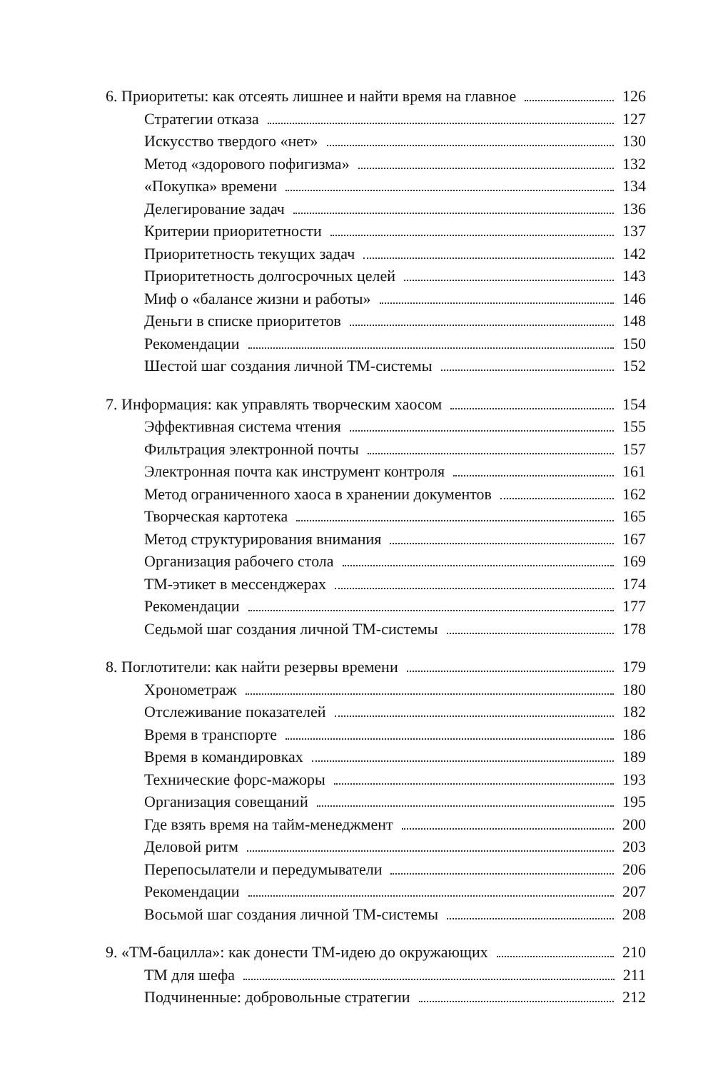6. Приоритеты: как отсеять лишнее и найти время на главное 126
Стратегии отказа 127
Искусство твердого «нет» 130
Метод «здорового пофигизма» 132
«Покупка» времени 134
Делегирование задач 136
Критерии приоритетности 137
Приоритетность текущих задач 142
Приоритетность долгосрочных целей 143
Миф о «балансе жизни и работы» 146
Деньги в списке приоритетов 148
Рекомендации 150
Шестой шаг создания личной ТМ-системы 152
7. Информация: как управлять творческим хаосом 154
Эффективная система чтения 155
Фильтрация электронной почты 157
Электронная почта как инструмент контроля 161
Метод ограниченного хаоса в хранении документов 162
Творческая картотека 165
Метод структурирования внимания 167
Организация рабочего стола 169
ТМ-этикет в мессенджерах 174
Рекомендации 177
Седьмой шаг создания личной ТМ-системы 178
8. Поглотители: как найти резервы времени 179
Хронометраж 180
Отслеживание показателей 182
Время в транспорте 186
Время в командировках 189
Технические форс-мажоры 193
Организация совещаний 195
Где взять время на тайм-менеджмент 200
Деловой ритм 203
Перепосылатели и передумыватели 206
Рекомендации 207
Восьмой шаг создания личной ТМ-системы 208
9. «ТМ-бацилла»: как донести ТМ-идею до окружающих 210
ТМ для шефа 211
Подчиненные: добровольные стратегии 212